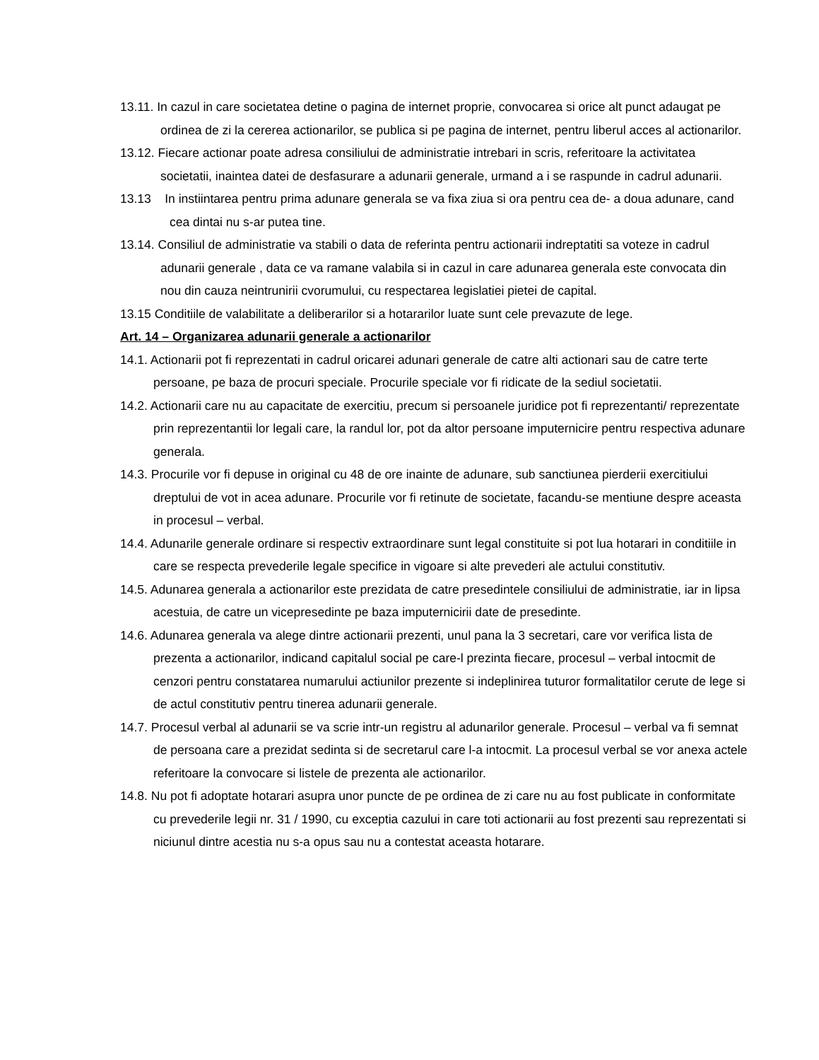13.11. In cazul in care societatea detine o pagina de internet proprie, convocarea si orice alt punct adaugat pe ordinea de zi la cererea actionarilor, se publica si pe pagina de internet, pentru liberul acces al actionarilor.
13.12. Fiecare actionar poate adresa consiliului de administratie intrebari in scris, referitoare la activitatea societatii, inaintea datei de desfasurare a adunarii generale, urmand a i se raspunde in cadrul adunarii.
13.13 In instiintarea pentru prima adunare generala se va fixa ziua si ora pentru cea de- a doua adunare, cand cea dintai nu s-ar putea tine.
13.14. Consiliul de administratie va stabili o data de referinta pentru actionarii indreptatiti sa voteze in cadrul adunarii generale , data ce va ramane valabila si in cazul in care adunarea generala este convocata din nou din cauza neintrunirii cvorumului, cu respectarea legislatiei pietei de capital.
13.15 Conditiile de valabilitate a deliberarilor si a hotararilor luate sunt cele prevazute de lege.
Art. 14 – Organizarea adunarii generale a actionarilor
14.1. Actionarii pot fi reprezentati in cadrul oricarei adunari generale de catre alti actionari sau de catre terte persoane, pe baza de procuri speciale. Procurile speciale vor fi ridicate de la sediul societatii.
14.2. Actionarii care nu au capacitate de exercitiu, precum si persoanele juridice pot fi reprezentanti/ reprezentate prin reprezentantii lor legali care, la randul lor, pot da altor persoane imputernicire pentru respectiva adunare generala.
14.3. Procurile vor fi depuse in original cu 48 de ore inainte de adunare, sub sanctiunea pierderii exercitiului dreptului de vot in acea adunare. Procurile vor fi retinute de societate, facandu-se mentiune despre aceasta in procesul – verbal.
14.4. Adunarile generale ordinare si respectiv extraordinare sunt legal constituite si pot lua hotarari in conditiile in care se respecta prevederile legale specifice in vigoare si alte prevederi ale actului constitutiv.
14.5. Adunarea generala a actionarilor este prezidata de catre presedintele consiliului de administratie, iar in lipsa acestuia, de catre un vicepresedinte pe baza imputernicirii date de presedinte.
14.6. Adunarea generala va alege dintre actionarii prezenti, unul pana la 3 secretari, care vor verifica lista de prezenta a actionarilor, indicand capitalul social pe care-l prezinta fiecare, procesul – verbal intocmit de cenzori pentru constatarea numarului actiunilor prezente si indeplinirea tuturor formalitatilor cerute de lege si de actul constitutiv pentru tinerea adunarii generale.
14.7. Procesul verbal al adunarii se va scrie intr-un registru al adunarilor generale. Procesul – verbal va fi semnat de persoana care a prezidat sedinta si de secretarul care l-a intocmit. La procesul verbal se vor anexa actele referitoare la convocare si listele de prezenta ale actionarilor.
14.8. Nu pot fi adoptate hotarari asupra unor puncte de pe ordinea de zi care nu au fost publicate in conformitate cu prevederile legii nr. 31 / 1990, cu exceptia cazului in care toti actionarii au fost prezenti sau reprezentati si niciunul dintre acestia nu s-a opus sau nu a contestat aceasta hotarare.